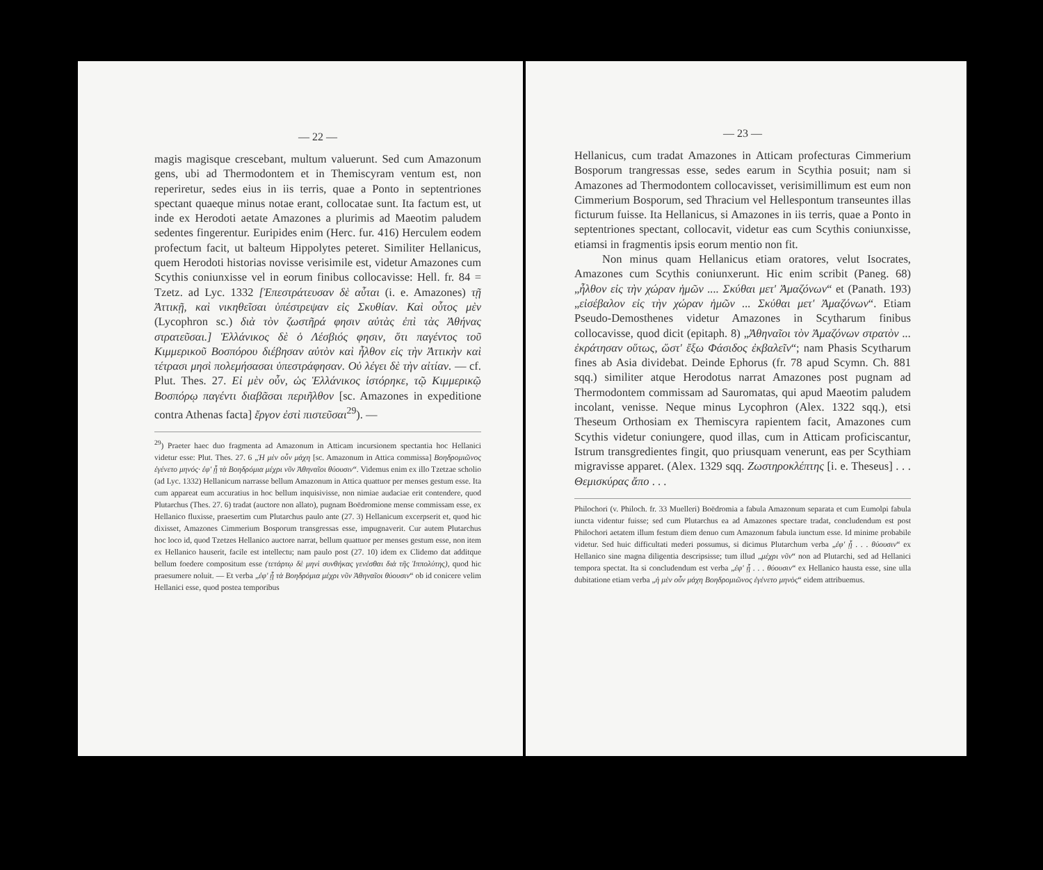— 22 —
magis magisque crescebant, multum valuerunt. Sed cum Amazonum gens, ubi ad Thermodontem et in Themiscyram ventum est, non reperiretur, sedes eius in iis terris, quae a Ponto in septentriones spectant quaeque minus notae erant, collocatae sunt. Ita factum est, ut inde ex Herodoti aetate Amazones a plurimis ad Maeotim paludem sedentes fingerentur. Euripides enim (Herc. fur. 416) Herculem eodem profectum facit, ut balteum Hippolytes peteret. Similiter Hellanicus, quem Herodoti historias novisse verisimile est, videtur Amazones cum Scythis coniunxisse vel in eorum finibus collocavisse: Hell. fr. 84 = Tzetz. ad Lyc. 1332 [Ἐπεστράτευσαν δὲ αὗται (i. e. Amazones) τῇ Ἀττικῇ, καὶ νικηθεῖσαι ὑπέστρεψαν εἰς Σκυθίαν. Καὶ οὗτος μὲν (Lycophron sc.) διὰ τὸν ζωστῆρά φησιν αὐτὰς ἐπὶ τὰς Ἀθήνας στρατεῦσαι.] Ἑλλάνικος δὲ ὁ Λέσβιός φησιν, ὅτι παγέντος τοῦ Κιμμερικοῦ Βοσπόρου διέβησαν αὐτὸν καὶ ἦλθον εἰς τὴν Ἀττικὴν καὶ τέτρασι μησὶ πολεμήσασαι ὑπεστράφησαν. Οὐ λέγει δὲ τὴν αἰτίαν. — cf. Plut. Thes. 27. Εἰ μὲν οὖν, ὡς Ἑλλάνικος ἱστόρηκε, τῷ Κιμμερικῷ Βοσπόρῳ παγέντι διαβᾶσαι περιῆλθον [sc. Amazones in expeditione contra Athenas facta] ἔργον ἐστὶ πιστεῦσαι<sup>29</sup>). —
<sup>29</sup>) Praeter haec duo fragmenta ad Amazonum in Atticam incursionem spectantia hoc Hellanici videtur esse: Plut. Thes. 27. 6 „Ἡ μὲν οὖν μάχη [sc. Amazonum in Attica commissa] Βοηδρομιῶνος ἐγένετο μηνός· ἐφ' ᾗ τὰ Βοηδρόμια μέχρι νῦν Ἀθηναῖοι θύουσιν“. Videmus enim ex illo Tzetzae scholio (ad Lyc. 1332) Hellanicum narrasse bellum Amazonum in Attica quattuor per menses gestum esse. Ita cum appareat eum accuratius in hoc bellum inquisivisse, non nimiae audaciae erit contendere, quod Plutarchus (Thes. 27. 6) tradat (auctore non allato), pugnam Boëdromione mense commissam esse, ex Hellanico fluxisse, praesertim cum Plutarchus paulo ante (27. 3) Hellanicum excerpserit et, quod hic dixisset, Amazones Cimmerium Bosporum transgressas esse, impugnaverit. Cur autem Plutarchus hoc loco id, quod Tzetzes Hellanico auctore narrat, bellum quattuor per menses gestum esse, non item ex Hellanico hauserit, facile est intellectu; nam paulo post (27. 10) idem ex Clidemo dat additque bellum foedere compositum esse (τετάρτῳ δὲ μηνὶ συνθήκας γενέσθαι διὰ τῆς Ἱππολύτης), quod hic praesumere noluit. — Et verba „ἐφ' ᾗ τὰ Βοηδρόμια μέχρι νῦν Ἀθηναῖοι θύουσιν“ ob id conicere velim Hellanici esse, quod postea temporibus
— 23 —
Hellanicus, cum tradat Amazones in Atticam profecturas Cimmerium Bosporum trangressas esse, sedes earum in Scythia posuit; nam si Amazones ad Thermodontem collocavisset, verisimillimum est eum non Cimmerium Bosporum, sed Thracium vel Hellespontum transeuntes illas ficturum fuisse. Ita Hellanicus, si Amazones in iis terris, quae a Ponto in septentriones spectant, collocavit, videtur eas cum Scythis coniunxisse, etiamsi in fragmentis ipsis eorum mentio non fit.
Non minus quam Hellanicus etiam oratores, velut Isocrates, Amazones cum Scythis coniunxerunt. Hic enim scribit (Paneg. 68) „ἦλθον εἰς τὴν χώραν ἡμῶν .... Σκύθαι μετ' Ἀμαζόνων“ et (Panath. 193) „εἰσέβαλον εἰς τὴν χώραν ἡμῶν ... Σκύθαι μετ' Ἀμαζόνων“. Etiam Pseudo-Demosthenes videtur Amazones in Scytharum finibus collocavisse, quod dicit (epitaph. 8) „Ἀθηναῖοι τὸν Ἀμαζόνων στρατὸν ... ἐκράτησαν οὕτως, ὥστ' ἔξω Φάσιδος ἐκβαλεῖν“; nam Phasis Scytharum fines ab Asia dividebat. Deinde Ephorus (fr. 78 apud Scymn. Ch. 881 sqq.) similiter atque Herodotus narrat Amazones post pugnam ad Thermodontem commissam ad Sauromatas, qui apud Maeotim paludem incolant, venisse. Neque minus Lycophron (Alex. 1322 sqq.), etsi Theseum Orthosiam ex Themiscyra rapientem facit, Amazones cum Scythis videtur coniungere, quod illas, cum in Atticam proficiscantur, Istrum transgredientes fingit, quo priusquam venerunt, eas per Scythiam migravisse apparet. (Alex. 1329 sqq. Ζωστηροκλέπτης [i. e. Theseus] . . . Θεμισκύρας ἄπο . . .
Philochori (v. Philoch. fr. 33 Muelleri) Boëdromia a fabula Amazonum separata et cum Eumolpi fabula iuncta videntur fuisse; sed cum Plutarchus ea ad Amazones spectare tradat, concludendum est post Philochori aetatem illum festum diem denuo cum Amazonum fabula iunctum esse. Id minime probabile videtur. Sed huic difficultati mederi possumus, si dicimus Plutarchum verba „ἐφ' ᾗ . . . θύουσιν“ ex Hellanico sine magna diligentia descripsisse; tum illud „μέχρι νῦν“ non ad Plutarchi, sed ad Hellanici tempora spectat. Ita si concludendum est verba „ἐφ' ᾗ . . . θύουσιν“ ex Hellanico hausta esse, sine ulla dubitatione etiam verba „ἡ μὲν οὖν μάχη Βοηδρομιῶνος ἐγένετο μηνὸς“ eidem attribuemus.